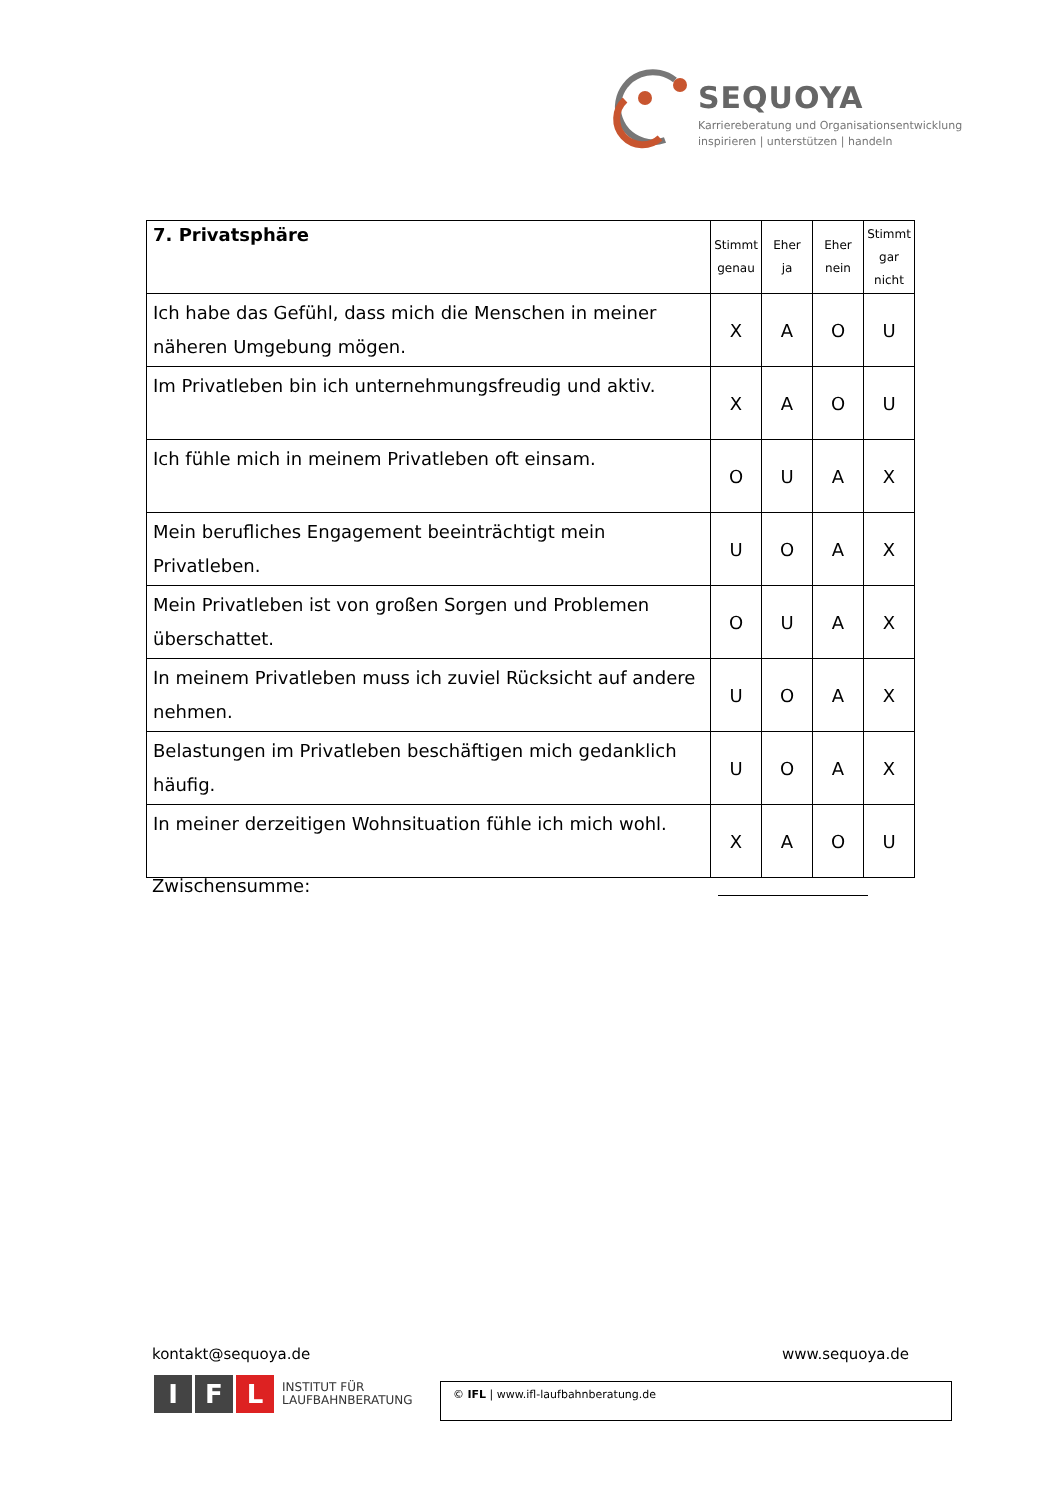SEQUOYA
Karriereberatung und Organisationsentwicklung
inspirieren | unterstützen | handeln
| 7. Privatsphäre | Stimmt genau | Eher ja | Eher nein | Stimmt gar nicht |
| --- | --- | --- | --- | --- |
| Ich habe das Gefühl, dass mich die Menschen in meiner näheren Umgebung mögen. | X | A | O | U |
| Im Privatleben bin ich unternehmungsfreudig und aktiv. | X | A | O | U |
| Ich fühle mich in meinem Privatleben oft einsam. | O | U | A | X |
| Mein berufliches Engagement beeinträchtigt mein Privatleben. | U | O | A | X |
| Mein Privatleben ist von großen Sorgen und Problemen überschattet. | O | U | A | X |
| In meinem Privatleben muss ich zuviel Rücksicht auf andere nehmen. | U | O | A | X |
| Belastungen im Privatleben beschäftigen mich gedanklich häufig. | U | O | A | X |
| In meiner derzeitigen Wohnsituation fühle ich mich wohl. | X | A | O | U |
Zwischensumme:
kontakt@sequoya.de www.sequoya.de
I F L INSTITUT FÜR
LAUFBAHNBERATUNG
© IFL | www.ifl-laufbahnberatung.de